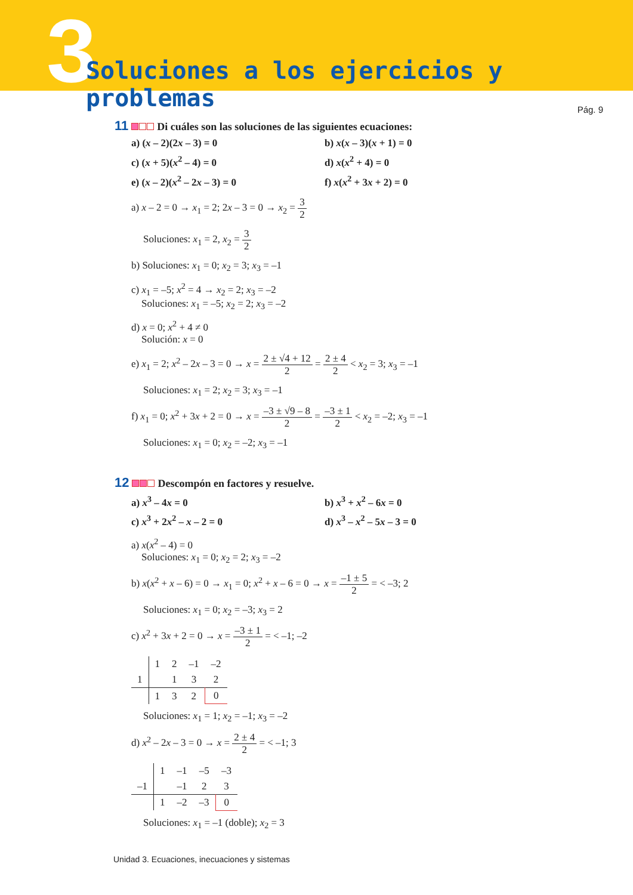3
Soluciones a los ejercicios y problemas
Pág. 9
11 Di cuáles son las soluciones de las siguientes ecuaciones:
a) (x – 2)(2x – 3) = 0
b) x(x – 3)(x + 1) = 0
c) (x + 5)(x<sup>2</sup> – 4) = 0
d) x(x<sup>2</sup> + 4) = 0
e) (x – 2)(x<sup>2</sup> – 2x – 3) = 0
f) x(x<sup>2</sup> + 3x + 2) = 0
a) x – 2 = 0 → x<sub>1</sub> = 2; 2x – 3 = 0 → x<sub>2</sub> = 3 2
Soluciones: x<sub>1</sub> = 2, x<sub>2</sub> = 3 2
b) Soluciones: x<sub>1</sub> = 0; x<sub>2</sub> = 3; x<sub>3</sub> = –1
c) x<sub>1</sub> = –5; x<sup>2</sup> = 4 → x<sub>2</sub> = 2; x<sub>3</sub> = –2
Soluciones: x<sub>1</sub> = –5; x<sub>2</sub> = 2; x<sub>3</sub> = –2
d) x = 0; x<sup>2</sup> + 4 ≠ 0
Solución: x = 0
e) x<sub>1</sub> = 2; x<sup>2</sup> – 2x – 3 = 0 → x = 2 ± √4 + 12 2 = 2 ± 4 2 < x<sub>2</sub> = 3; x<sub>3</sub> = –1
Soluciones: x<sub>1</sub> = 2; x<sub>2</sub> = 3; x<sub>3</sub> = –1
f) x<sub>1</sub> = 0; x<sup>2</sup> + 3x + 2 = 0 → x = –3 ± √9 – 8 2 = –3 ± 1 2 < x<sub>2</sub> = –2; x<sub>3</sub> = –1
Soluciones: x<sub>1</sub> = 0; x<sub>2</sub> = –2; x<sub>3</sub> = –1
12 Descompón en factores y resuelve.
a) x<sup>3</sup> – 4x = 0
b) x<sup>3</sup> + x<sup>2</sup> – 6x = 0
c) x<sup>3</sup> + 2x<sup>2</sup> – x – 2 = 0
d) x<sup>3</sup> – x<sup>2</sup> – 5x – 3 = 0
a) x(x<sup>2</sup> – 4) = 0
Soluciones: x<sub>1</sub> = 0; x<sub>2</sub> = 2; x<sub>3</sub> = –2
b) x(x<sup>2</sup> + x – 6) = 0 → x<sub>1</sub> = 0; x<sup>2</sup> + x – 6 = 0 → x = –1 ± 5 2 = < –3; 2
Soluciones: x<sub>1</sub> = 0; x<sub>2</sub> = –3; x<sub>3</sub> = 2
c) x<sup>2</sup> + 3x + 2 = 0 → x = –3 ± 1 2 = < –1; –2
| | 1 | 2 | –1 | –2 |
| 1 | | 1 | 3 | 2 |
| | 1 | 3 | 2 | 0 |
Soluciones: x<sub>1</sub> = 1; x<sub>2</sub> = –1; x<sub>3</sub> = –2
d) x<sup>2</sup> – 2x – 3 = 0 → x = 2 ± 4 2 = < –1; 3
| | 1 | –1 | –5 | –3 |
| –1 | | –1 | 2 | 3 |
| | 1 | –2 | –3 | 0 |
Soluciones: x<sub>1</sub> = –1 (doble); x<sub>2</sub> = 3
Unidad 3. Ecuaciones, inecuaciones y sistemas